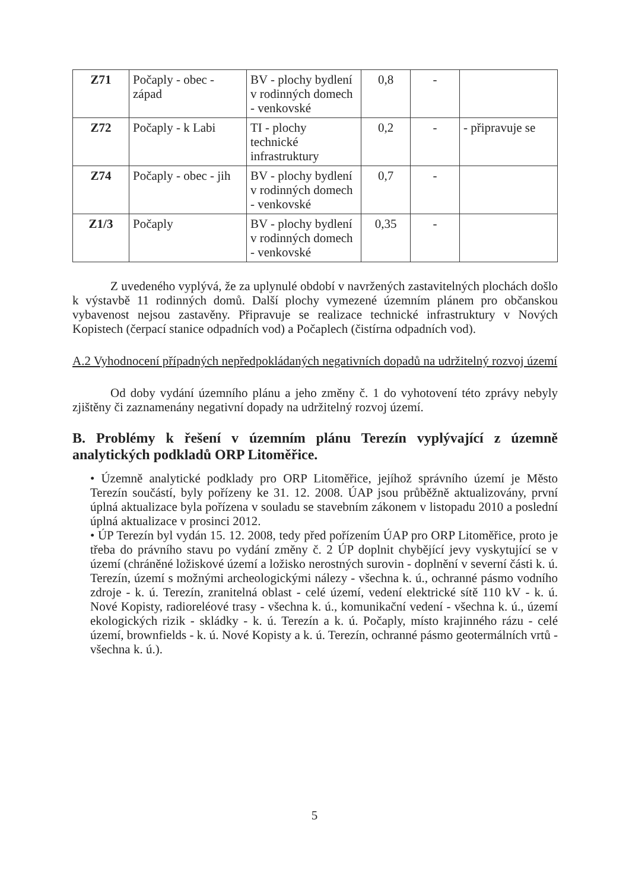| Z71 | Počaply - obec - západ | BV - plochy bydlení v rodinných domech - venkovské | 0,8 | - | |
| Z72 | Počaply - k Labi | TI - plochy technické infrastruktury | 0,2 | - | - připravuje se |
| Z74 | Počaply - obec - jih | BV - plochy bydlení v rodinných domech - venkovské | 0,7 | - | |
| Z1/3 | Počaply | BV - plochy bydlení v rodinných domech - venkovské | 0,35 | - | |
Z uvedeného vyplývá, že za uplynulé období v navržených zastavitelných plochách došlo k výstavbě 11 rodinných domů. Další plochy vymezené územním plánem pro občanskou vybavenost nejsou zastavěny. Připravuje se realizace technické infrastruktury v Nových Kopistech (čerpací stanice odpadních vod) a Počaplech (čistírna odpadních vod).
A.2 Vyhodnocení případných nepředpokládaných negativních dopadů na udržitelný rozvoj území
Od doby vydání územního plánu a jeho změny č. 1 do vyhotovení této zprávy nebyly zjištěny či zaznamenány negativní dopady na udržitelný rozvoj území.
B. Problémy k řešení v územním plánu Terezín vyplývající z územně analytických podkladů ORP Litoměřice.
• Územně analytické podklady pro ORP Litoměřice, jejíhož správního území je Město Terezín součástí, byly pořízeny ke 31. 12. 2008. ÚAP jsou průběžně aktualizovány, první úplná aktualizace byla pořízena v souladu se stavebním zákonem v listopadu 2010 a poslední úplná aktualizace v prosinci 2012.
• ÚP Terezín byl vydán 15. 12. 2008, tedy před pořízením ÚAP pro ORP Litoměřice, proto je třeba do právního stavu po vydání změny č. 2 ÚP doplnit chybějící jevy vyskytující se v území (chráněné ložiskové území a ložisko nerostných surovin - doplnění v severní části k. ú. Terezín, území s možnými archeologickými nálezy - všechna k. ú., ochranné pásmo vodního zdroje - k. ú. Terezín, zranitelná oblast - celé území, vedení elektrické sítě 110 kV - k. ú. Nové Kopisty, radioreléové trasy - všechna k. ú., komunikační vedení - všechna k. ú., území ekologických rizik - skládky - k. ú. Terezín a k. ú. Počaply, místo krajinného rázu - celé území, brownfields - k. ú. Nové Kopisty a k. ú. Terezín, ochranné pásmo geotermálních vrtů - všechna k. ú.).
5